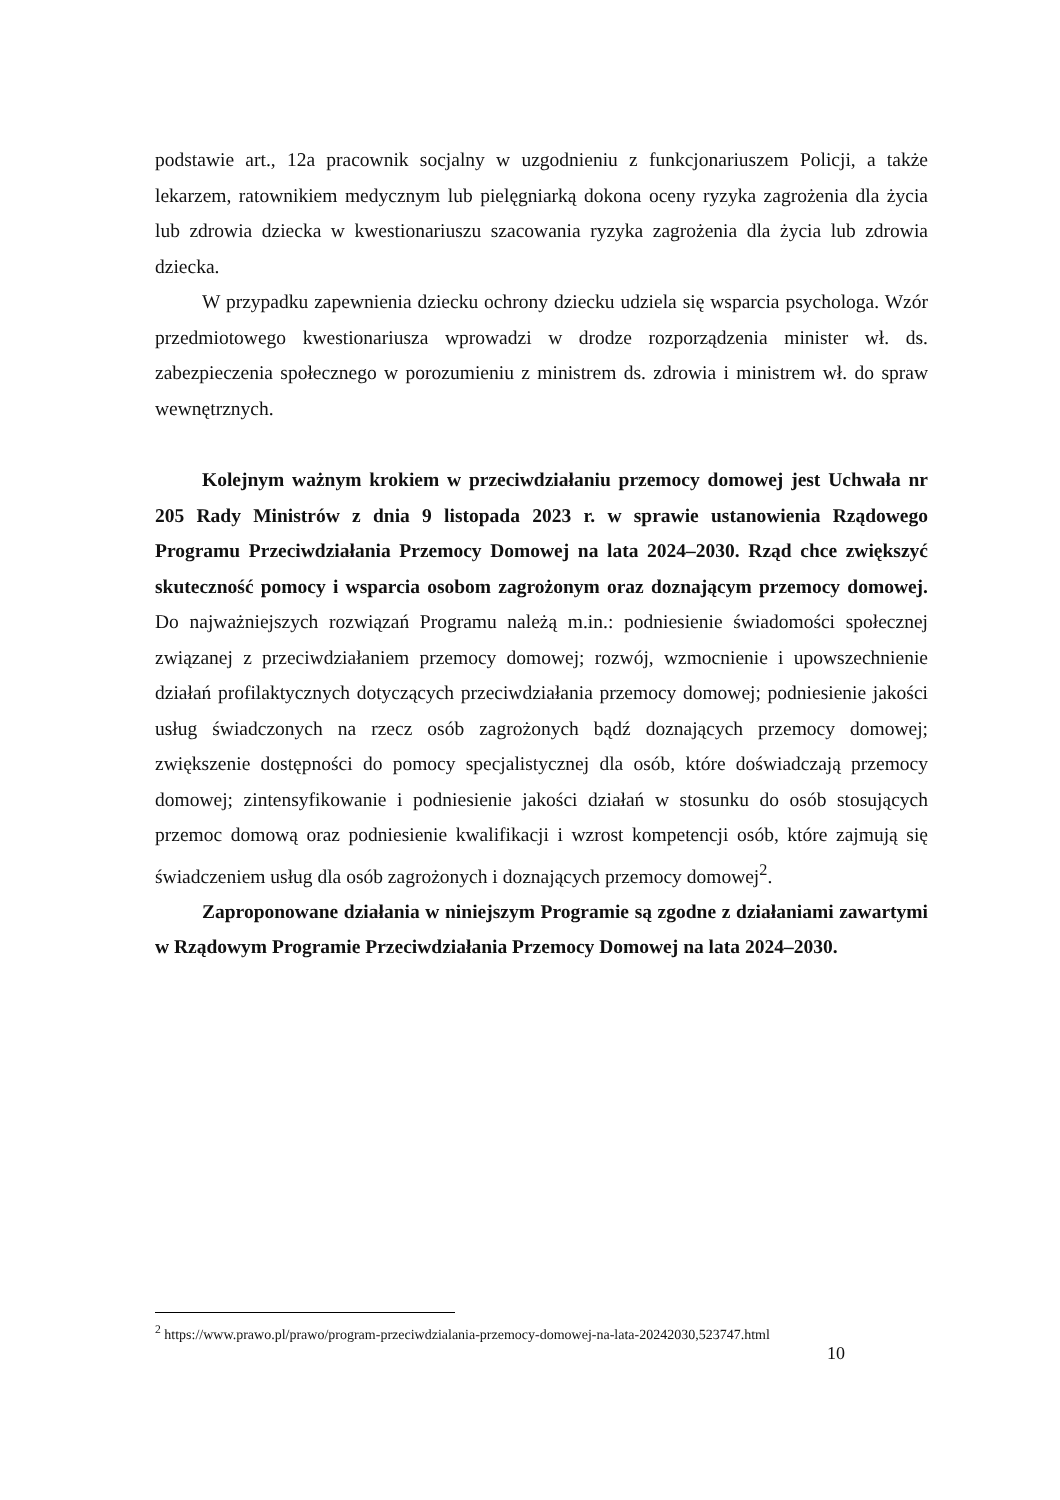podstawie art., 12a pracownik socjalny w uzgodnieniu z funkcjonariuszem Policji, a także lekarzem, ratownikiem medycznym lub pielęgniarką dokona oceny ryzyka zagrożenia dla życia lub zdrowia dziecka w kwestionariuszu szacowania ryzyka zagrożenia dla życia lub zdrowia dziecka.
W przypadku zapewnienia dziecku ochrony dziecku udziela się wsparcia psychologa. Wzór przedmiotowego kwestionariusza wprowadzi w drodze rozporządzenia minister wł. ds. zabezpieczenia społecznego w porozumieniu z ministrem ds. zdrowia i ministrem wł. do spraw wewnętrznych.
Kolejnym ważnym krokiem w przeciwdziałaniu przemocy domowej jest Uchwała nr 205 Rady Ministrów z dnia 9 listopada 2023 r. w sprawie ustanowienia Rządowego Programu Przeciwdziałania Przemocy Domowej na lata 2024–2030. Rząd chce zwiększyć skuteczność pomocy i wsparcia osobom zagrożonym oraz doznającym przemocy domowej. Do najważniejszych rozwiązań Programu należą m.in.: podniesienie świadomości społecznej związanej z przeciwdziałaniem przemocy domowej; rozwój, wzmocnienie i upowszechnienie działań profilaktycznych dotyczących przeciwdziałania przemocy domowej; podniesienie jakości usług świadczonych na rzecz osób zagrożonych bądź doznających przemocy domowej; zwiększenie dostępności do pomocy specjalistycznej dla osób, które doświadczają przemocy domowej; zintensyfikowanie i podniesienie jakości działań w stosunku do osób stosujących przemoc domową oraz podniesienie kwalifikacji i wzrost kompetencji osób, które zajmują się świadczeniem usług dla osób zagrożonych i doznających przemocy domowej<sup>2</sup>.
Zaproponowane działania w niniejszym Programie są zgodne z działaniami zawartymi w Rządowym Programie Przeciwdziałania Przemocy Domowej na lata 2024–2030.
<sup>2</sup> https://www.prawo.pl/prawo/program-przeciwdzialania-przemocy-domowej-na-lata-20242030,523747.html
10